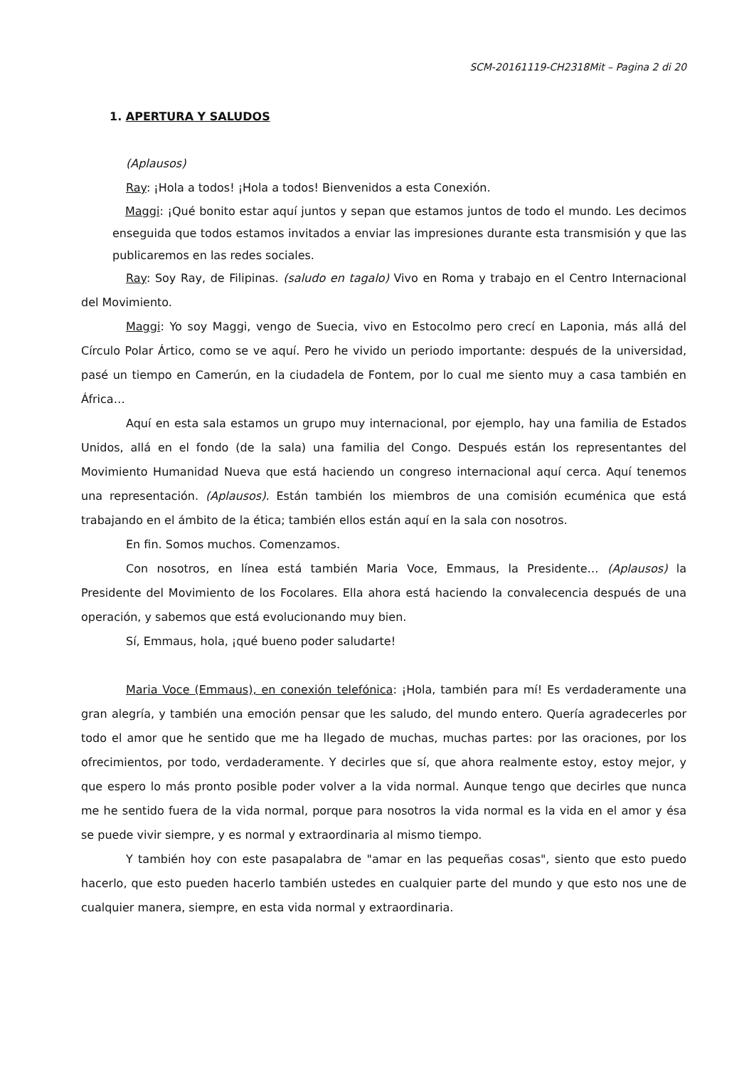SCM-20161119-CH2318Mit – Pagina 2 di 20
1. APERTURA Y SALUDOS
(Aplausos)
Ray: ¡Hola a todos! ¡Hola a todos! Bienvenidos a esta Conexión.
Maggi: ¡Qué bonito estar aquí juntos y sepan que estamos juntos de todo el mundo. Les decimos enseguida que todos estamos invitados a enviar las impresiones durante esta transmisión y que las publicaremos en las redes sociales.
Ray: Soy Ray, de Filipinas. (saludo en tagalo) Vivo en Roma y trabajo en el Centro Internacional del Movimiento.
Maggi: Yo soy Maggi, vengo de Suecia, vivo en Estocolmo pero crecí en Laponia, más allá del Círculo Polar Ártico, como se ve aquí. Pero he vivido un periodo importante: después de la universidad, pasé un tiempo en Camerún, en la ciudadela de Fontem, por lo cual me siento muy a casa también en África…
Aquí en esta sala estamos un grupo muy internacional, por ejemplo, hay una familia de Estados Unidos, allá en el fondo (de la sala) una familia del Congo. Después están los representantes del Movimiento Humanidad Nueva que está haciendo un congreso internacional aquí cerca. Aquí tenemos una representación. (Aplausos). Están también los miembros de una comisión ecuménica que está trabajando en el ámbito de la ética; también ellos están aquí en la sala con nosotros.
En fin. Somos muchos. Comenzamos.
Con nosotros, en línea está también Maria Voce, Emmaus, la Presidente… (Aplausos) la Presidente del Movimiento de los Focolares. Ella ahora está haciendo la convalecencia después de una operación, y sabemos que está evolucionando muy bien.
Sí, Emmaus, hola, ¡qué bueno poder saludarte!
Maria Voce (Emmaus), en conexión telefónica: ¡Hola, también para mí! Es verdaderamente una gran alegría, y también una emoción pensar que les saludo, del mundo entero. Quería agradecerles por todo el amor que he sentido que me ha llegado de muchas, muchas partes: por las oraciones, por los ofrecimientos, por todo, verdaderamente. Y decirles que sí, que ahora realmente estoy, estoy mejor, y que espero lo más pronto posible poder volver a la vida normal. Aunque tengo que decirles que nunca me he sentido fuera de la vida normal, porque para nosotros la vida normal es la vida en el amor y ésa se puede vivir siempre, y es normal y extraordinaria al mismo tiempo.
Y también hoy con este pasapalabra de "amar en las pequeñas cosas", siento que esto puedo hacerlo, que esto pueden hacerlo también ustedes en cualquier parte del mundo y que esto nos une de cualquier manera, siempre, en esta vida normal y extraordinaria.